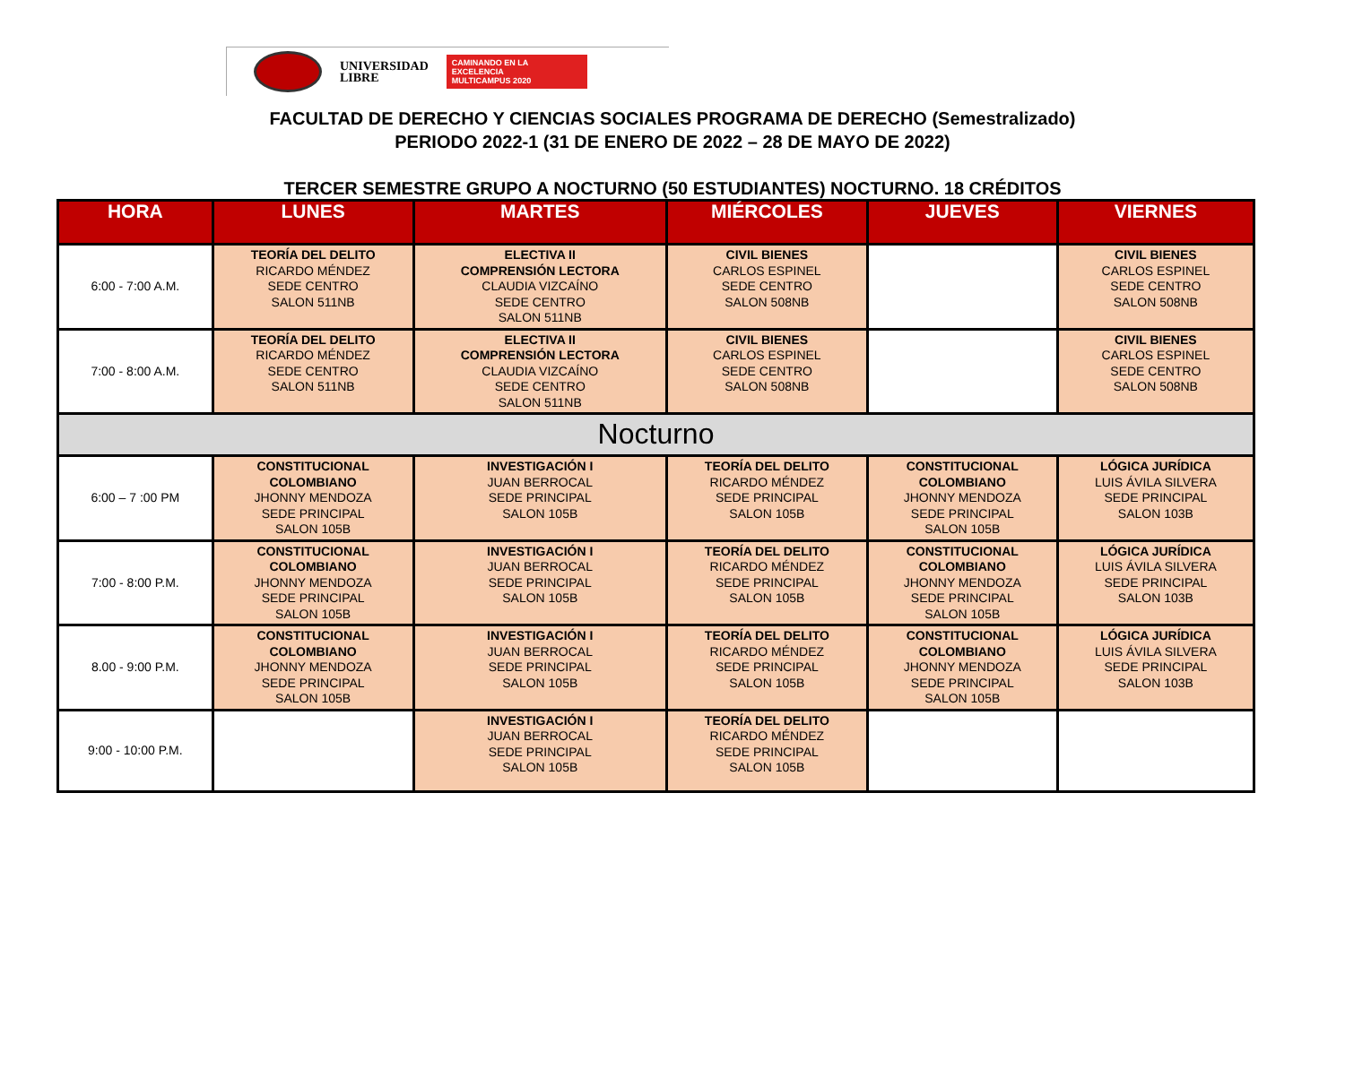UNIVERSIDAD
LIBRE
CAMINANDO EN LA EXCELENCIA
MULTICAMPUS 2020
FACULTAD DE DERECHO Y CIENCIAS SOCIALES PROGRAMA DE DERECHO (Semestralizado)
PERIODO 2022-1 (31 DE ENERO DE 2022 – 28 DE MAYO DE 2022)
TERCER SEMESTRE GRUPO A NOCTURNO (50 ESTUDIANTES) NOCTURNO. 18 CRÉDITOS
| HORA | LUNES | MARTES | MIÉRCOLES | JUEVES | VIERNES |
| --- | --- | --- | --- | --- | --- |
| 6:00 - 7:00 A.M. | TEORÍA DEL DELITO RICARDO MÉNDEZ SEDE CENTRO SALON 511NB | ELECTIVA II COMPRENSIÓN LECTORA CLAUDIA VIZCAÍNO SEDE CENTRO SALON 511NB | CIVIL BIENES CARLOS ESPINEL SEDE CENTRO SALON 508NB | | CIVIL BIENES CARLOS ESPINEL SEDE CENTRO SALON 508NB |
| 7:00 - 8:00 A.M. | TEORÍA DEL DELITO RICARDO MÉNDEZ SEDE CENTRO SALON 511NB | ELECTIVA II COMPRENSIÓN LECTORA CLAUDIA VIZCAÍNO SEDE CENTRO SALON 511NB | CIVIL BIENES CARLOS ESPINEL SEDE CENTRO SALON 508NB | | CIVIL BIENES CARLOS ESPINEL SEDE CENTRO SALON 508NB |
| Nocturno | | | | | |
| 6:00 – 7 :00 PM | CONSTITUCIONAL COLOMBIANO JHONNY MENDOZA SEDE PRINCIPAL SALON 105B | INVESTIGACIÓN I JUAN BERROCAL SEDE PRINCIPAL SALON 105B | TEORÍA DEL DELITO RICARDO MÉNDEZ SEDE PRINCIPAL SALON 105B | CONSTITUCIONAL COLOMBIANO JHONNY MENDOZA SEDE PRINCIPAL SALON 105B | LÓGICA JURÍDICA LUIS ÁVILA SILVERA SEDE PRINCIPAL SALON 103B |
| 7:00 - 8:00 P.M. | CONSTITUCIONAL COLOMBIANO JHONNY MENDOZA SEDE PRINCIPAL SALON 105B | INVESTIGACIÓN I JUAN BERROCAL SEDE PRINCIPAL SALON 105B | TEORÍA DEL DELITO RICARDO MÉNDEZ SEDE PRINCIPAL SALON 105B | CONSTITUCIONAL COLOMBIANO JHONNY MENDOZA SEDE PRINCIPAL SALON 105B | LÓGICA JURÍDICA LUIS ÁVILA SILVERA SEDE PRINCIPAL SALON 103B |
| 8.00 - 9:00 P.M. | CONSTITUCIONAL COLOMBIANO JHONNY MENDOZA SEDE PRINCIPAL SALON 105B | INVESTIGACIÓN I JUAN BERROCAL SEDE PRINCIPAL SALON 105B | TEORÍA DEL DELITO RICARDO MÉNDEZ SEDE PRINCIPAL SALON 105B | CONSTITUCIONAL COLOMBIANO JHONNY MENDOZA SEDE PRINCIPAL SALON 105B | LÓGICA JURÍDICA LUIS ÁVILA SILVERA SEDE PRINCIPAL SALON 103B |
| 9:00 - 10:00 P.M. | | INVESTIGACIÓN I JUAN BERROCAL SEDE PRINCIPAL SALON 105B | TEORÍA DEL DELITO RICARDO MÉNDEZ SEDE PRINCIPAL SALON 105B | | |